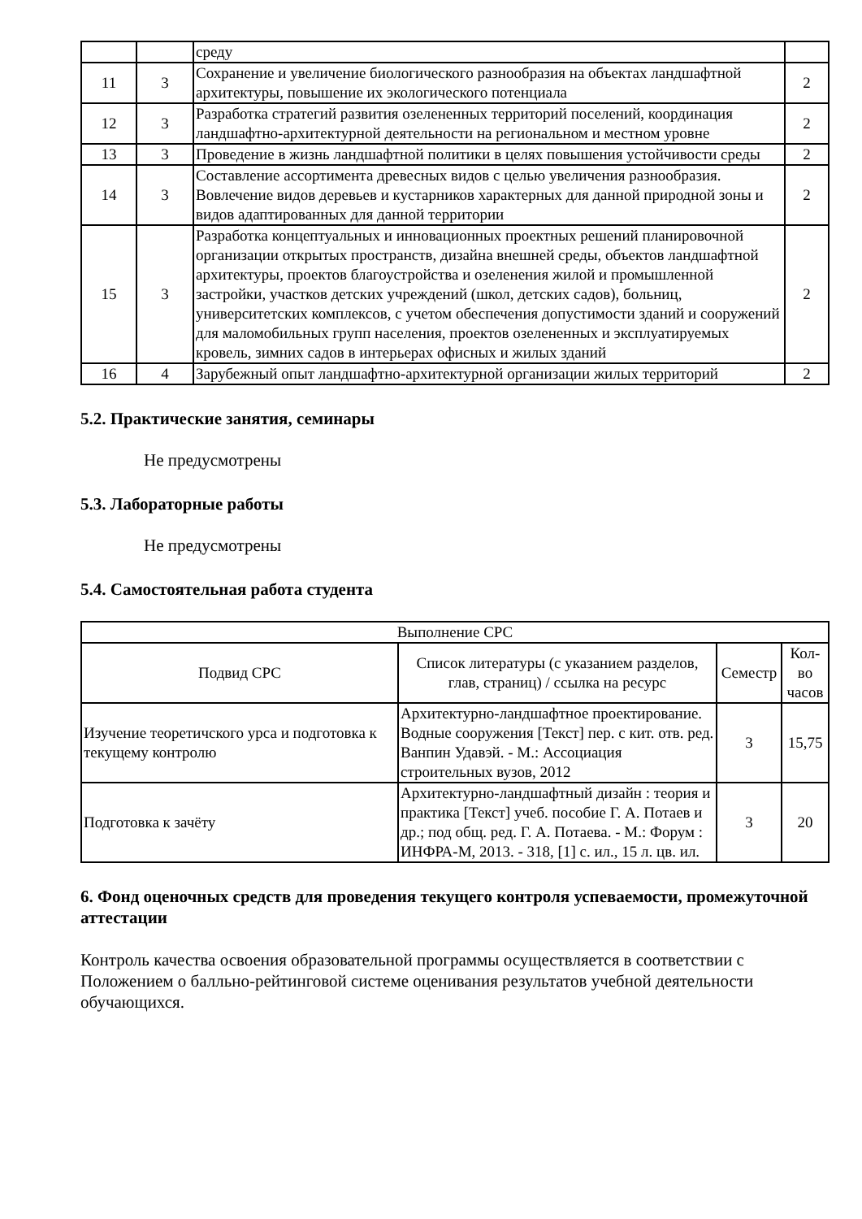| | | среду | |
| 11 | 3 | Сохранение и увеличение биологического разнообразия на объектах ландшафтной архитектуры, повышение их экологического потенциала | 2 |
| 12 | 3 | Разработка стратегий развития озелененных территорий поселений, координация ландшафтно-архитектурной деятельности на региональном и местном уровне | 2 |
| 13 | 3 | Проведение в жизнь ландшафтной политики в целях повышения устойчивости среды | 2 |
| 14 | 3 | Составление ассортимента древесных видов с целью увеличения разнообразия. Вовлечение видов деревьев и кустарников характерных для данной природной зоны и видов адаптированных для данной территории | 2 |
| 15 | 3 | Разработка концептуальных и инновационных проектных решений планировочной организации открытых пространств, дизайна внешней среды, объектов ландшафтной архитектуры, проектов благоустройства и озеленения жилой и промышленной застройки, участков детских учреждений (школ, детских садов), больниц, университетских комплексов, с учетом обеспечения допустимости зданий и сооружений для маломобильных групп населения, проектов озелененных и эксплуатируемых кровель, зимних садов в интерьерах офисных и жилых зданий | 2 |
| 16 | 4 | Зарубежный опыт ландшафтно-архитектурной организации жилых территорий | 2 |
5.2. Практические занятия, семинары
Не предусмотрены
5.3. Лабораторные работы
Не предусмотрены
5.4. Самостоятельная работа студента
| Выполнение СРС | | | |
| --- | --- | --- | --- |
| Подвид СРС | Список литературы (с указанием разделов, глав, страниц) / ссылка на ресурс | Семестр | Кол-во часов |
| Изучение теоретичского урса и подготовка к текущему контролю | Архитектурно-ландшафтное проектирование. Водные сооружения [Текст] пер. с кит. отв. ред. Ванпин Удавэй. - М.: Ассоциация строительных вузов, 2012 | 3 | 15,75 |
| Подготовка к зачёту | Архитектурно-ландшафтный дизайн : теория и практика [Текст] учеб. пособие Г. А. Потаев и др.; под общ. ред. Г. А. Потаева. - М.: Форум : ИНФРА-М, 2013. - 318, [1] с. ил., 15 л. цв. ил. | 3 | 20 |
6. Фонд оценочных средств для проведения текущего контроля успеваемости, промежуточной аттестации
Контроль качества освоения образовательной программы осуществляется в соответствии с Положением о балльно-рейтинговой системе оценивания результатов учебной деятельности обучающихся.